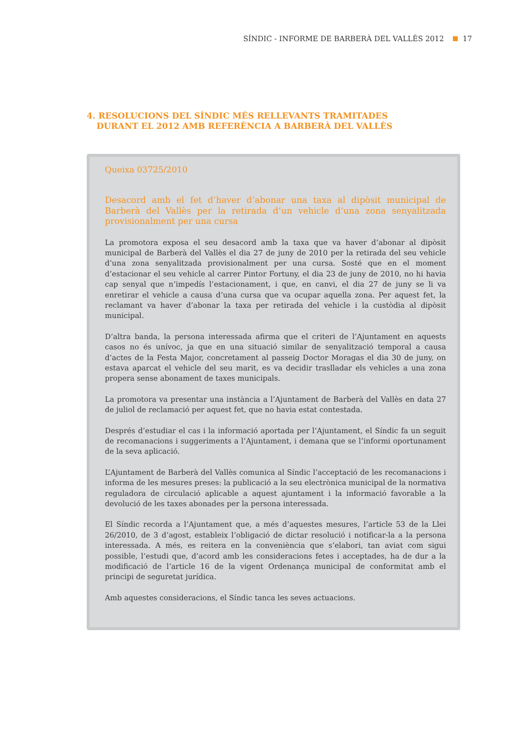SÍNDIC - INFORME DE BARBERÀ DEL VALLÈS 2012 17
4. RESOLUCIONS DEL SÍNDIC MÉS RELLEVANTS TRAMITADES DURANT EL 2012 AMB REFERÈNCIA A BARBERÀ DEL VALLÈS
Queixa 03725/2010
Desacord amb el fet d’haver d’abonar una taxa al dipòsit municipal de Barberà del Vallès per la retirada d’un vehicle d’una zona senyalitzada provisionalment per una cursa
La promotora exposa el seu desacord amb la taxa que va haver d’abonar al dipòsit municipal de Barberà del Vallès el dia 27 de juny de 2010 per la retirada del seu vehicle d’una zona senyalitzada provisionalment per una cursa. Sosté que en el moment d’estacionar el seu vehicle al carrer Pintor Fortuny, el dia 23 de juny de 2010, no hi havia cap senyal que n’impedís l’estacionament, i que, en canvi, el dia 27 de juny se li va enretirar el vehicle a causa d’una cursa que va ocupar aquella zona. Per aquest fet, la reclamant va haver d’abonar la taxa per retirada del vehicle i la custòdia al dipòsit municipal.
D’altra banda, la persona interessada afirma que el criteri de l’Ajuntament en aquests casos no és unívoc, ja que en una situació similar de senyalització temporal a causa d’actes de la Festa Major, concretament al passeig Doctor Moragas el dia 30 de juny, on estava aparcat el vehicle del seu marit, es va decidir traslladar els vehicles a una zona propera sense abonament de taxes municipals.
La promotora va presentar una instància a l’Ajuntament de Barberà del Vallès en data 27 de juliol de reclamació per aquest fet, que no havia estat contestada.
Després d’estudiar el cas i la informació aportada per l’Ajuntament, el Síndic fa un seguit de recomanacions i suggeriments a l’Ajuntament, i demana que se l’informi oportunament de la seva aplicació.
L’Ajuntament de Barberà del Vallès comunica al Síndic l’acceptació de les recomanacions i informa de les mesures preses: la publicació a la seu electrònica municipal de la normativa reguladora de circulació aplicable a aquest ajuntament i la informació favorable a la devolució de les taxes abonades per la persona interessada.
El Síndic recorda a l’Ajuntament que, a més d’aquestes mesures, l’article 53 de la Llei 26/2010, de 3 d’agost, estableix l’obligació de dictar resolució i notificar-la a la persona interessada. A més, es reitera en la conveniència que s’elabori, tan aviat com sigui possible, l’estudi que, d’acord amb les consideracions fetes i acceptades, ha de dur a la modificació de l’article 16 de la vigent Ordenança municipal de conformitat amb el principi de seguretat jurídica.
Amb aquestes consideracions, el Síndic tanca les seves actuacions.